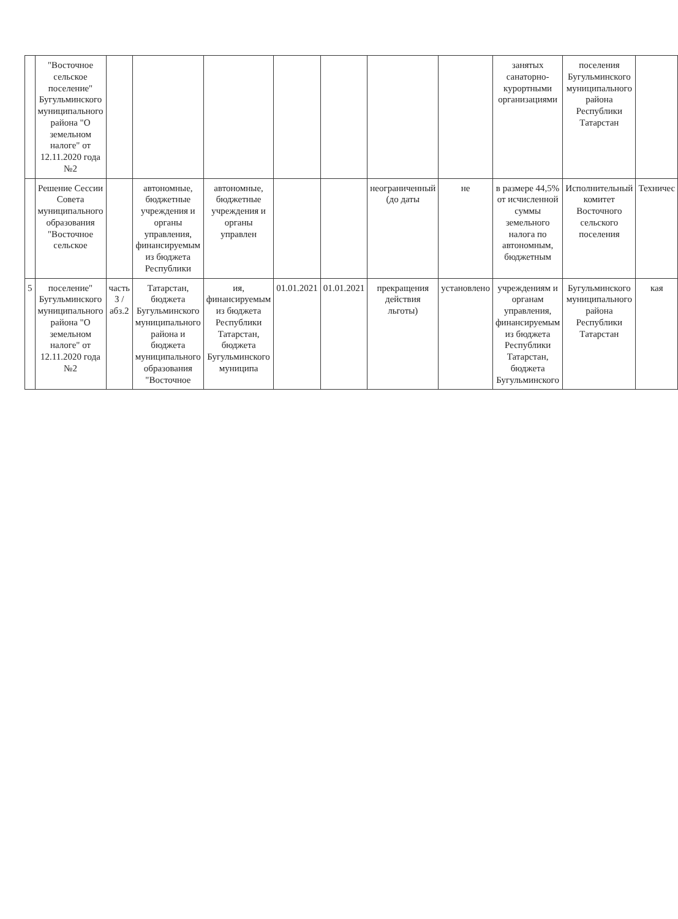| | "Восточное сельское поселение" Бугульминского муниципального района "О земельном налоге" от 12.11.2020 года №2 | | | | | | | | занятых санаторно-курортными организациями | поселения Бугульминского муниципального района Республики Татарстан | |
| | Решение Сессии Совета муниципального образования "Восточное сельское | | автономные, бюджетные учреждения и органы управления, финансируемым из бюджета Республики | автономные, бюджетные учреждения и органы управлен | | | неограниченный (до даты | не | в размере 44,5% от исчисленной суммы земельного налога по автономным, бюджетным | Исполнительный комитет Восточного сельского поселения | Техничес |
| 5 | поселение" Бугульминского муниципального района "О земельном налоге" от 12.11.2020 года №2 | часть 3 /абз.2 | Татарстан, бюджета Бугульминского муниципального района и бюджета муниципального образования "Восточное | ия, финансируемым из бюджета Республики Татарстан, бюджета Бугульминского муниципа | 01.01.2021 | 01.01.2021 | прекращения действия льготы) | установлено | учреждениям и органам управления, финансируемым из бюджета Республики Татарстан, бюджета Бугульминского | Бугульминского муниципального района Республики Татарстан | кая |